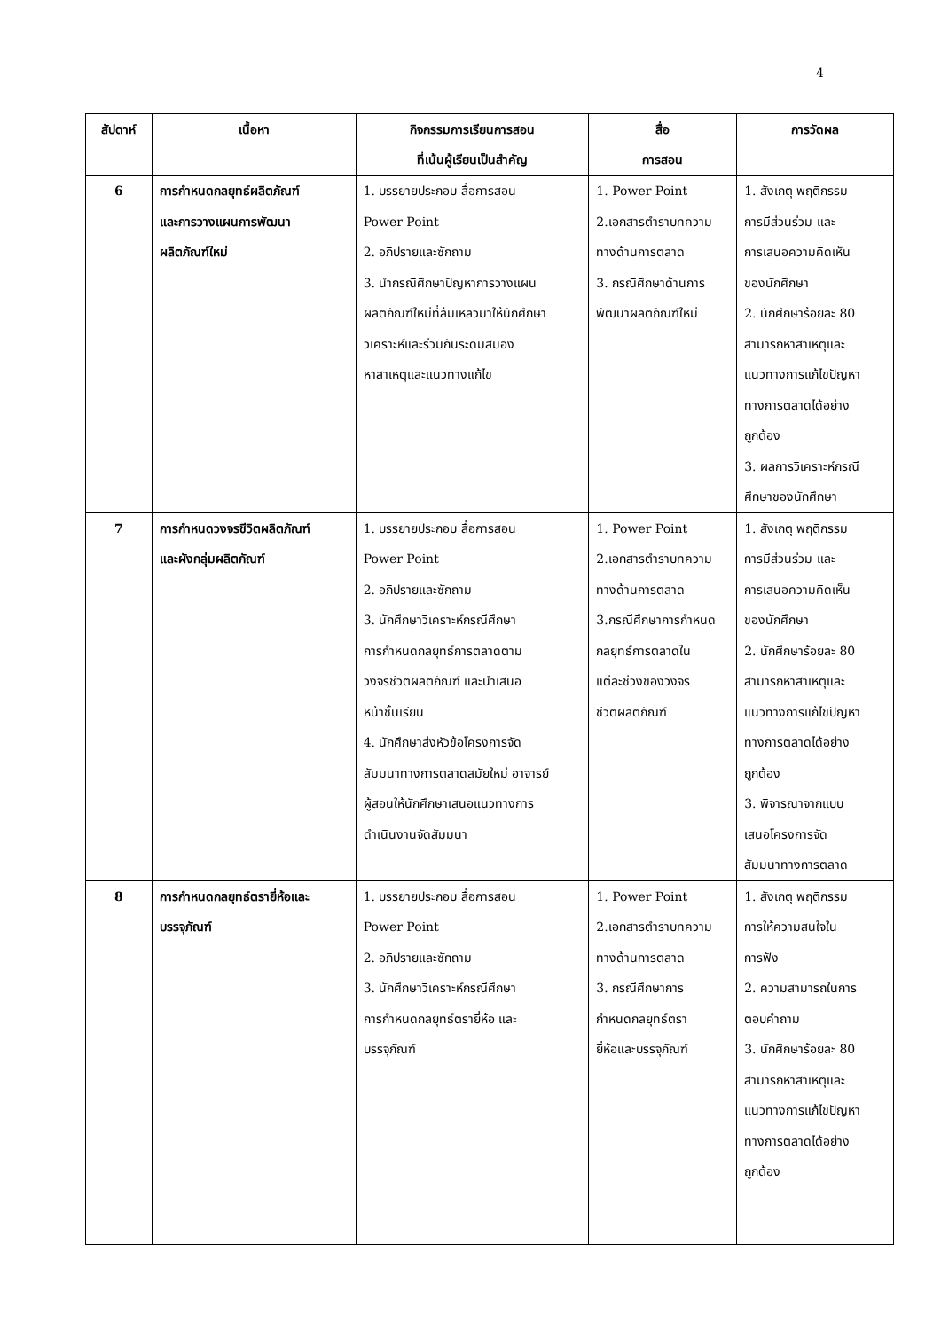4
| สัปดาห์ | เนื้อหา | กิจกรรมการเรียนการสอน ที่เน้นผู้เรียนเป็นสำคัญ | สื่อ การสอน | การวัดผล |
| --- | --- | --- | --- | --- |
| 6 | การกำหนดกลยุทธ์ผลิตภัณฑ์ และการวางแผนการพัฒนา ผลิตภัณฑ์ใหม่ | 1. บรรยายประกอบ สื่อการสอน Power Point 2. อภิปรายและซักถาม 3. นำกรณีศึกษาปัญหาการวางแผน ผลิตภัณฑ์ใหม่ที่ล้มเหลวมาให้นักศึกษา วิเคราะห์และร่วมกันระดมสมอง หาสาเหตุและแนวทางแก้ไข | 1. Power Point 2.เอกสารตำราบทความ ทางด้านการตลาด 3. กรณีศึกษาด้านการ พัฒนาผลิตภัณฑ์ใหม่ | 1. สังเกตุ พฤติกรรม การมีส่วนร่วม และ การเสนอความคิดเห็น ของนักศึกษา 2. นักศึกษาร้อยละ 80 สามารถหาสาเหตุและ แนวทางการแก้ไขปัญหา ทางการตลาดได้อย่าง ถูกต้อง 3. ผลการวิเคราะห์กรณี ศึกษาของนักศึกษา |
| 7 | การกำหนดวงจรชีวิตผลิตภัณฑ์ และผังกลุ่มผลิตภัณฑ์ | 1. บรรยายประกอบ สื่อการสอน Power Point 2. อภิปรายและซักถาม 3. นักศึกษาวิเคราะห์กรณีศึกษา การกำหนดกลยุทธ์การตลาดตาม วงจรชีวิตผลิตภัณฑ์ และนำเสนอ หน้าชั้นเรียน 4. นักศึกษาส่งหัวข้อโครงการจัด สัมมนาทางการตลาดสมัยใหม่ อาจารย์ ผู้สอนให้นักศึกษาเสนอแนวทางการ ดำเนินงานจัดสัมมนา | 1. Power Point 2.เอกสารตำราบทความ ทางด้านการตลาด 3.กรณีศึกษาการกำหนด กลยุทธ์การตลาดใน แต่ละช่วงของวงจร ชีวิตผลิตภัณฑ์ | 1. สังเกตุ พฤติกรรม การมีส่วนร่วม และ การเสนอความคิดเห็น ของนักศึกษา 2. นักศึกษาร้อยละ 80 สามารถหาสาเหตุและ แนวทางการแก้ไขปัญหา ทางการตลาดได้อย่าง ถูกต้อง 3. พิจารณาจากแบบ เสนอโครงการจัด สัมมนาทางการตลาด |
| 8 | การกำหนดกลยุทธ์ตรายี่ห้อและ บรรจุภัณฑ์ | 1. บรรยายประกอบ สื่อการสอน Power Point 2. อภิปรายและซักถาม 3. นักศึกษาวิเคราะห์กรณีศึกษา การกำหนดกลยุทธ์ตรายี่ห้อ และ บรรจุภัณฑ์ | 1. Power Point 2.เอกสารตำราบทความ ทางด้านการตลาด 3. กรณีศึกษาการ กำหนดกลยุทธ์ตรา ยี่ห้อและบรรจุภัณฑ์ | 1. สังเกตุ พฤติกรรม การให้ความสนใจใน การฟัง 2. ความสามารถในการ ตอบคำถาม 3. นักศึกษาร้อยละ 80 สามารถหาสาเหตุและ แนวทางการแก้ไขปัญหา ทางการตลาดได้อย่าง ถูกต้อง |